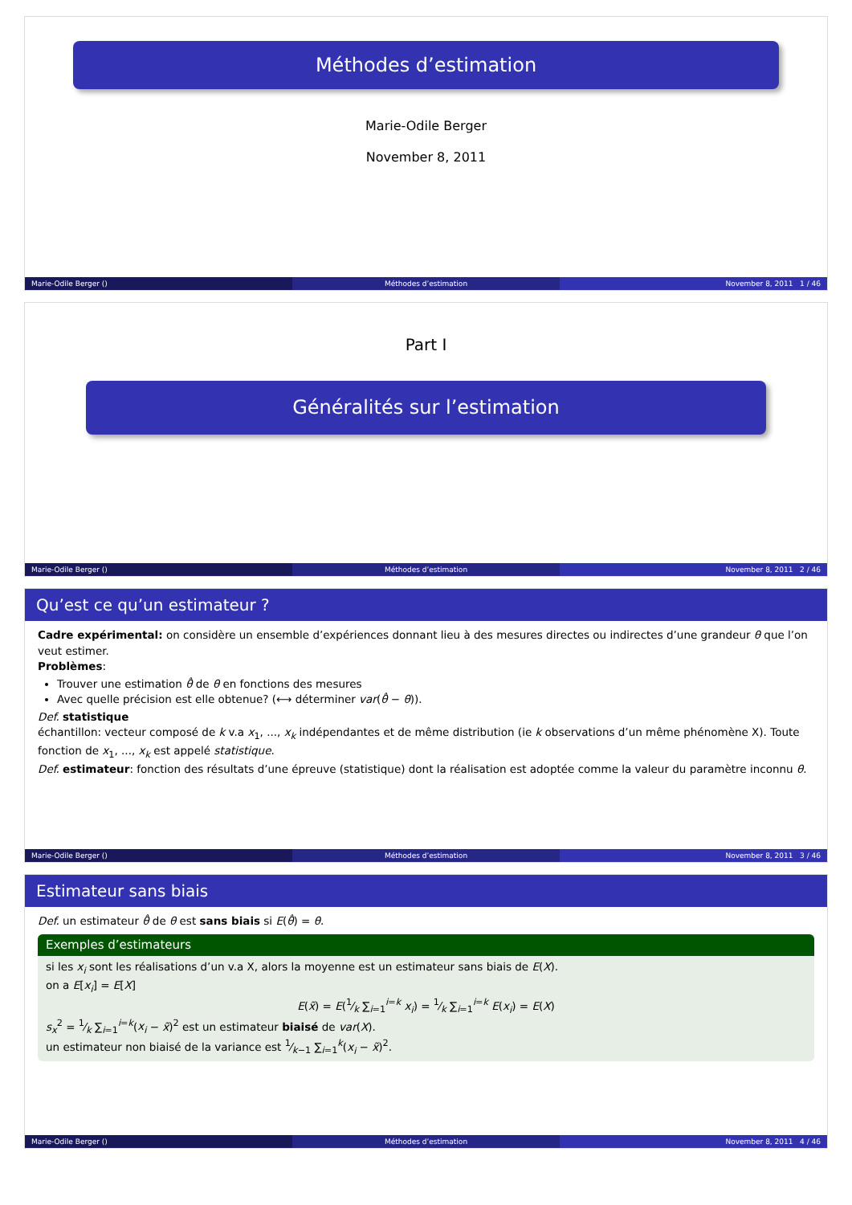Méthodes d’estimation
Marie-Odile Berger
November 8, 2011
Marie-Odile Berger () Méthodes d’estimation November 8, 2011 1 / 46
Part I
Généralités sur l’estimation
Marie-Odile Berger () Méthodes d’estimation November 8, 2011 2 / 46
Qu’est ce qu’un estimateur ?
Cadre expérimental: on considère un ensemble d’expériences donnant lieu à des mesures directes ou indirectes d’une grandeur θ que l’on veut estimer.
Problèmes:
Trouver une estimation θ̂ de θ en fonctions des mesures
Avec quelle précision est elle obtenue? (⟷ déterminer var(θ̂ − θ)).
Def. statistique
échantillon: vecteur composé de k v.a x<sub>1</sub>, ..., x<sub>k</sub> indépendantes et de même distribution (ie k observations d’un même phénomène X). Toute fonction de x<sub>1</sub>, ..., x<sub>k</sub> est appelé statistique.
Def. estimateur: fonction des résultats d’une épreuve (statistique) dont la réalisation est adoptée comme la valeur du paramètre inconnu θ.
Marie-Odile Berger () Méthodes d’estimation November 8, 2011 3 / 46
Estimateur sans biais
Def. un estimateur θ̂ de θ est sans biais si E(θ̂) = θ.
Exemples d’estimateurs
si les x<sub>i</sub> sont les réalisations d’un v.a X, alors la moyenne est un estimateur sans biais de E(X).
on a E[x<sub>i</sub>] = E[X]
E(x̃) = E(1⁄k ∑<sub>i=1</sub><sup>i=k</sup> x<sub>i</sub>) = 1⁄k ∑<sub>i=1</sub><sup>i=k</sup> E(x<sub>i</sub>) = E(X)
s<sub>x</sub><sup>2</sup> = 1⁄k ∑<sub>i=1</sub><sup>i=k</sup>(x<sub>i</sub> − x̃)<sup>2</sup> est un estimateur biaisé de var(X).
un estimateur non biaisé de la variance est 1⁄k−1 ∑<sub>i=1</sub><sup>k</sup>(x<sub>i</sub> − x̃)<sup>2</sup>.
Marie-Odile Berger () Méthodes d’estimation November 8, 2011 4 / 46